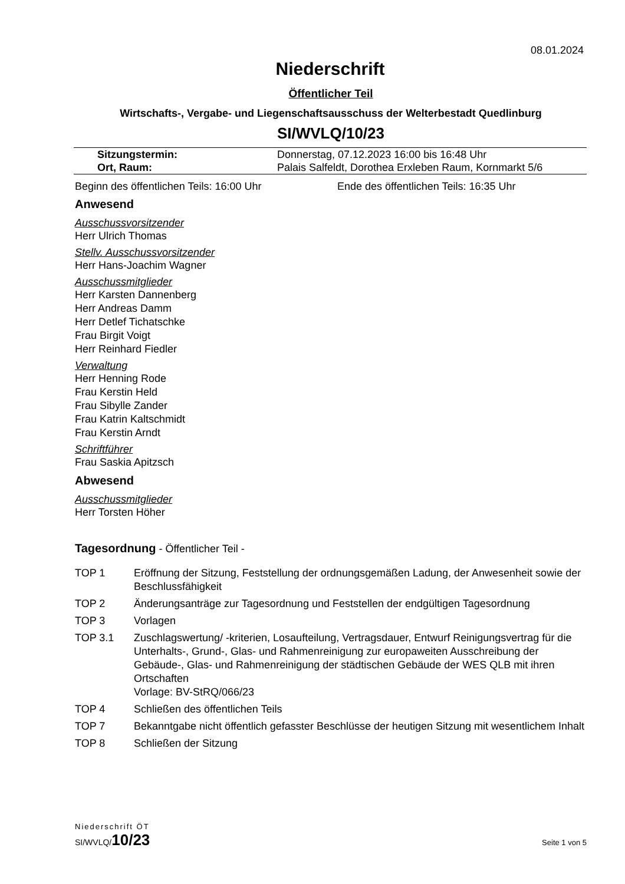08.01.2024
Niederschrift
Öffentlicher Teil
Wirtschafts-, Vergabe- und Liegenschaftsausschuss der Welterbestadt Quedlinburg
SI/WVLQ/10/23
| Sitzungstermin: | Donnerstag, 07.12.2023 16:00 bis 16:48 Uhr |
| Ort, Raum: | Palais Salfeldt, Dorothea Erxleben Raum, Kornmarkt 5/6 |
Beginn des öffentlichen Teils: 16:00 Uhr Ende des öffentlichen Teils: 16:35 Uhr
Anwesend
Ausschussvorsitzender
Herr Ulrich Thomas
Stellv. Ausschussvorsitzender
Herr Hans-Joachim Wagner
Ausschussmitglieder
Herr Karsten Dannenberg
Herr Andreas Damm
Herr Detlef Tichatschke
Frau Birgit Voigt
Herr Reinhard Fiedler
Verwaltung
Herr Henning Rode
Frau Kerstin Held
Frau Sibylle Zander
Frau Katrin Kaltschmidt
Frau Kerstin Arndt
Schriftführer
Frau Saskia Apitzsch
Abwesend
Ausschussmitglieder
Herr Torsten Höher
Tagesordnung - Öffentlicher Teil -
| TOP 1 | Eröffnung der Sitzung, Feststellung der ordnungsgemäßen Ladung, der Anwesenheit sowie der Beschlussfähigkeit |
| TOP 2 | Änderungsanträge zur Tagesordnung und Feststellen der endgültigen Tagesordnung |
| TOP 3 | Vorlagen |
| TOP 3.1 | Zuschlagswertung/ -kriterien, Losaufteilung, Vertragsdauer, Entwurf Reinigungsvertrag für die Unterhalts-, Grund-, Glas- und Rahmenreinigung zur europaweiten Ausschreibung der Gebäude-, Glas- und Rahmenreinigung der städtischen Gebäude der WES QLB mit ihren Ortschaften Vorlage: BV-StRQ/066/23 |
| TOP 4 | Schließen des öffentlichen Teils |
| TOP 7 | Bekanntgabe nicht öffentlich gefasster Beschlüsse der heutigen Sitzung mit wesentlichem Inhalt |
| TOP 8 | Schließen der Sitzung |
Niederschrift ÖT
SI/WVLQ/10/23 Seite 1 von 5